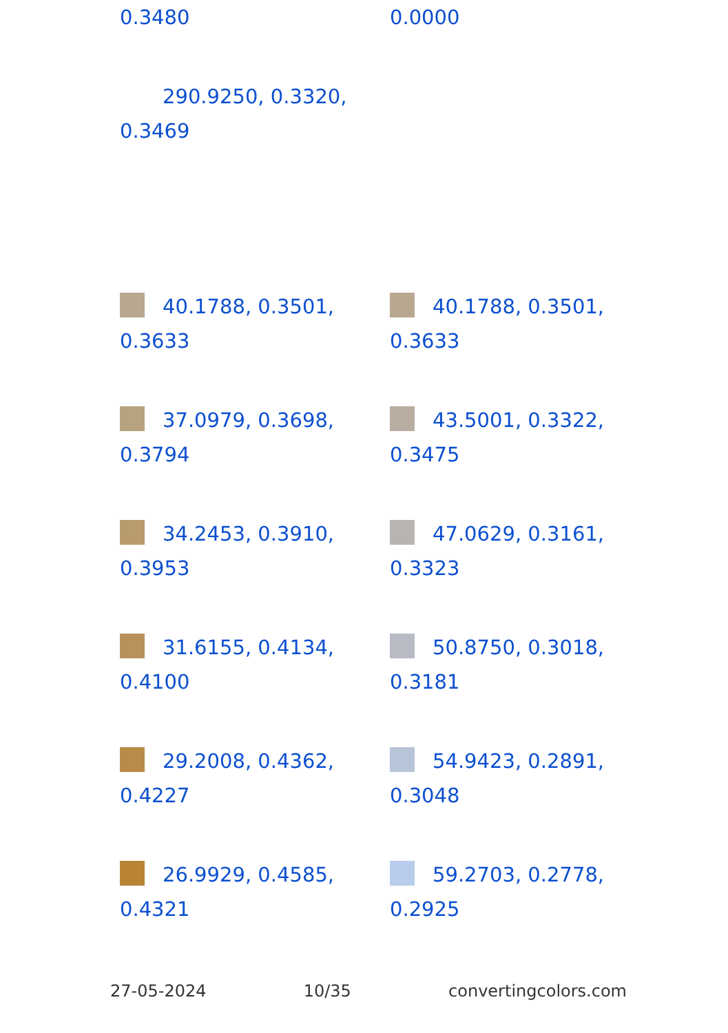0.3480 0.0000
290.9250, 0.3320, 0.3469
40.1788, 0.3501, 0.3633
40.1788, 0.3501, 0.3633
37.0979, 0.3698, 0.3794
43.5001, 0.3322, 0.3475
34.2453, 0.3910, 0.3953
47.0629, 0.3161, 0.3323
31.6155, 0.4134, 0.4100
50.8750, 0.3018, 0.3181
29.2008, 0.4362, 0.4227
54.9423, 0.2891, 0.3048
26.9929, 0.4585, 0.4321
59.2703, 0.2778, 0.2925
27-05-2024 10/35 convertingcolors.com